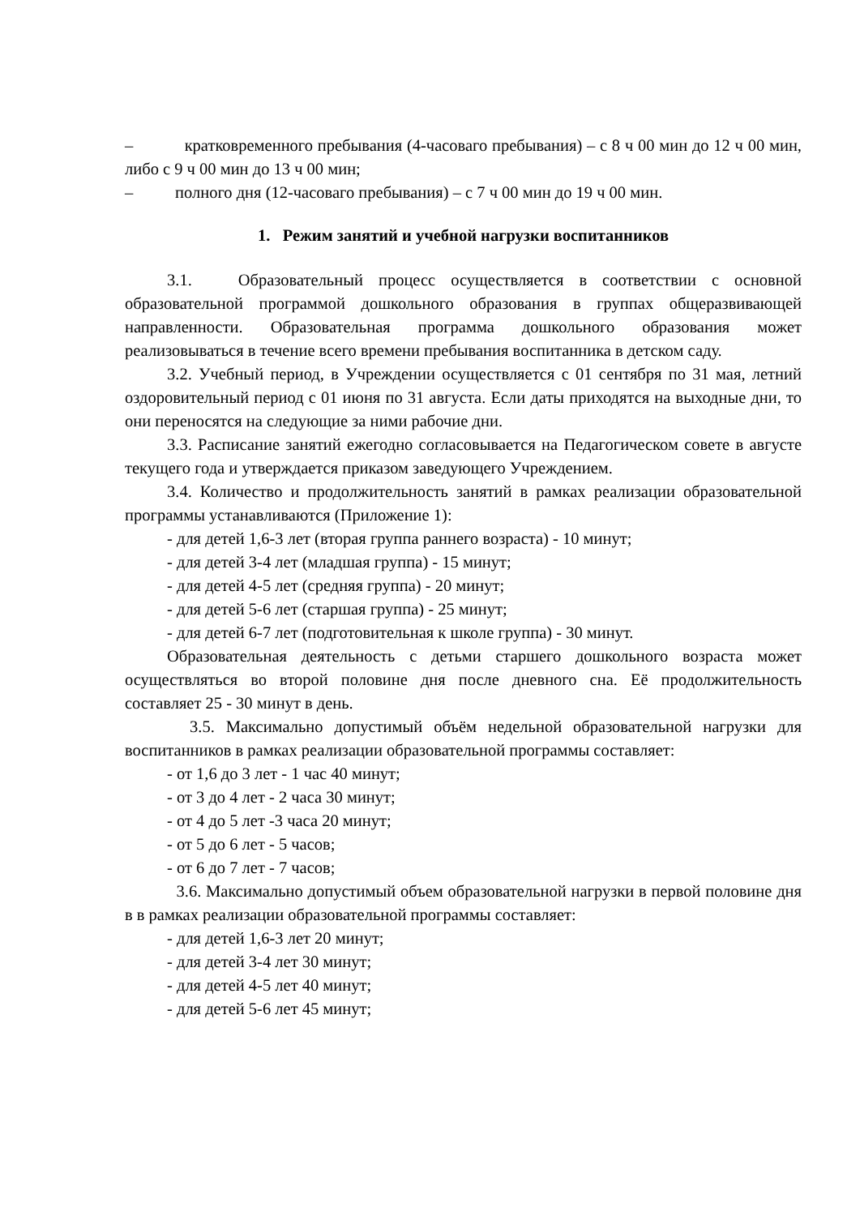– кратковременного пребывания (4-часоваго пребывания) – с 8 ч 00 мин до 12 ч 00 мин, либо с 9 ч 00 мин до 13 ч 00 мин;
– полного дня (12-часоваго пребывания) – с 7 ч 00 мин до 19 ч 00 мин.
1. Режим занятий и учебной нагрузки воспитанников
3.1. Образовательный процесс осуществляется в соответствии с основной образовательной программой дошкольного образования в группах общеразвивающей направленности. Образовательная программа дошкольного образования может реализовываться в течение всего времени пребывания воспитанника в детском саду.
3.2. Учебный период, в Учреждении осуществляется с 01 сентября по 31 мая, летний оздоровительный период с 01 июня по 31 августа. Если даты приходятся на выходные дни, то они переносятся на следующие за ними рабочие дни.
3.3. Расписание занятий ежегодно согласовывается на Педагогическом совете в августе текущего года и утверждается приказом заведующего Учреждением.
3.4. Количество и продолжительность занятий в рамках реализации образовательной программы устанавливаются (Приложение 1):
- для детей 1,6-3 лет (вторая группа раннего возраста) - 10 минут;
- для детей 3-4 лет (младшая группа) - 15 минут;
- для детей 4-5 лет (средняя группа) - 20 минут;
- для детей 5-6 лет (старшая группа) - 25 минут;
- для детей 6-7 лет (подготовительная к школе группа) - 30 минут.
Образовательная деятельность с детьми старшего дошкольного возраста может осуществляться во второй половине дня после дневного сна. Её продолжительность составляет 25 - 30 минут в день.
3.5. Максимально допустимый объём недельной образовательной нагрузки для воспитанников в рамках реализации образовательной программы составляет:
- от 1,6 до 3 лет - 1 час 40 минут;
- от 3 до 4 лет - 2 часа 30 минут;
- от 4 до 5 лет -3 часа 20 минут;
- от 5 до 6 лет - 5 часов;
- от 6 до 7 лет - 7 часов;
3.6. Максимально допустимый объем образовательной нагрузки в первой половине дня в в рамках реализации образовательной программы составляет:
- для детей 1,6-3 лет 20 минут;
- для детей 3-4 лет 30 минут;
- для детей 4-5 лет 40 минут;
- для детей 5-6 лет 45 минут;